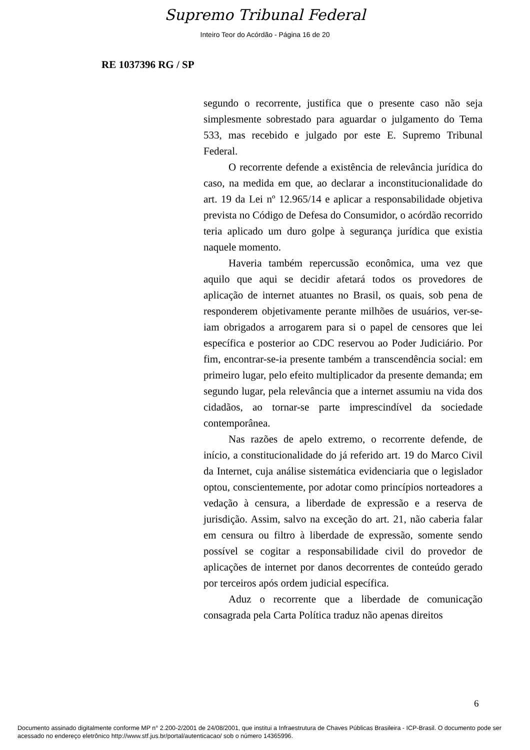Supremo Tribunal Federal
Inteiro Teor do Acórdão - Página 16 de 20
RE 1037396 RG / SP
segundo o recorrente, justifica que o presente caso não seja simplesmente sobrestado para aguardar o julgamento do Tema 533, mas recebido e julgado por este E. Supremo Tribunal Federal.
O recorrente defende a existência de relevância jurídica do caso, na medida em que, ao declarar a inconstitucionalidade do art. 19 da Lei nº 12.965/14 e aplicar a responsabilidade objetiva prevista no Código de Defesa do Consumidor, o acórdão recorrido teria aplicado um duro golpe à segurança jurídica que existia naquele momento.
Haveria também repercussão econômica, uma vez que aquilo que aqui se decidir afetará todos os provedores de aplicação de internet atuantes no Brasil, os quais, sob pena de responderem objetivamente perante milhões de usuários, ver-se-iam obrigados a arrogarem para si o papel de censores que lei específica e posterior ao CDC reservou ao Poder Judiciário. Por fim, encontrar-se-ia presente também a transcendência social: em primeiro lugar, pelo efeito multiplicador da presente demanda; em segundo lugar, pela relevância que a internet assumiu na vida dos cidadãos, ao tornar-se parte imprescindível da sociedade contemporânea.
Nas razões de apelo extremo, o recorrente defende, de início, a constitucionalidade do já referido art. 19 do Marco Civil da Internet, cuja análise sistemática evidenciaria que o legislador optou, conscientemente, por adotar como princípios norteadores a vedação à censura, a liberdade de expressão e a reserva de jurisdição. Assim, salvo na exceção do art. 21, não caberia falar em censura ou filtro à liberdade de expressão, somente sendo possível se cogitar a responsabilidade civil do provedor de aplicações de internet por danos decorrentes de conteúdo gerado por terceiros após ordem judicial específica.
Aduz o recorrente que a liberdade de comunicação consagrada pela Carta Política traduz não apenas direitos
6
Documento assinado digitalmente conforme MP n° 2.200-2/2001 de 24/08/2001, que institui a Infraestrutura de Chaves Públicas Brasileira - ICP-Brasil. O documento pode ser acessado no endereço eletrônico http://www.stf.jus.br/portal/autenticacao/ sob o número 14365996.